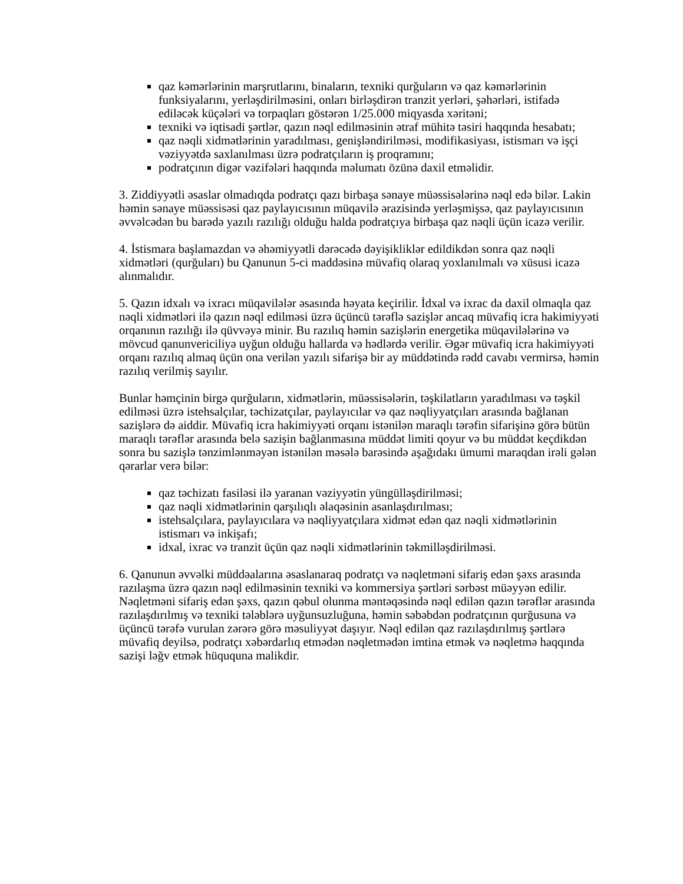qaz kəmərlərinin marşrutlarını, binaların, texniki qurğuların və qaz kəmərlərinin funksiyalarını, yerləşdirilməsini, onları birləşdirən tranzit yerləri, şəhərləri, istifadə ediləcək küçələri və torpaqları göstərən 1/25.000 miqyasda xəritəni;
texniki və iqtisadi şərtlər, qazın nəql edilməsinin ətraf mühitə təsiri haqqında hesabatı;
qaz nəqli xidmətlərinin yaradılması, genişləndirilməsi, modifikasiyası, istismarı və işçi vəziyyətdə saxlanılması üzrə podratçıların iş proqramını;
podratçının digər vəzifələri haqqında məlumatı özünə daxil etməlidir.
3. Ziddiyyətli əsaslar olmadıqda podratçı qazı birbaşa sənaye müəssisələrinə nəql edə bilər. Lakin həmin sənaye müəssisəsi qaz paylayıcısının müqavilə ərazisində yerləşmişsə, qaz paylayıcısının əvvəlcədən bu barədə yazılı razılığı olduğu halda podratçıya birbaşa qaz nəqli üçün icazə verilir.
4. İstismara başlamazdan və əhəmiyyətli dərəcədə dəyişikliklər edildikdən sonra qaz nəqli xidmətləri (qurğuları) bu Qanunun 5-ci maddəsinə müvafiq olaraq yoxlanılmalı və xüsusi icazə alınmalıdır.
5. Qazın idxalı və ixracı müqavilələr əsasında həyata keçirilir. İdxal və ixrac da daxil olmaqla qaz nəqli xidmətləri ilə qazın nəql edilməsi üzrə üçüncü tərəflə sazişlər ancaq müvafiq icra hakimiyyəti orqanının razılığı ilə qüvvəyə minir. Bu razılıq həmin sazişlərin energetika müqavilələrinə və mövcud qanunvericiliyə uyğun olduğu hallarda və hədlərdə verilir. Əgər müvafiq icra hakimiyyəti orqanı razılıq almaq üçün ona verilən yazılı sifarişə bir ay müddətində rədd cavabı vermirsə, həmin razılıq verilmiş sayılır.
Bunlar həmçinin birgə qurğuların, xidmətlərin, müəssisələrin, təşkilatların yaradılması və təşkil edilməsi üzrə istehsalçılar, təchizatçılar, paylayıcılar və qaz nəqliyyatçıları arasında bağlanan sazişlərə də aiddir. Müvafiq icra hakimiyyəti orqanı istənilən maraqlı tərəfin sifarişinə görə bütün maraqlı tərəflər arasında belə sazişin bağlanmasına müddət limiti qoyur və bu müddət keçdikdən sonra bu sazişlə tənzimlənməyən istənilən məsələ barəsində aşağıdakı ümumi maraqdan irəli gələn qərarlar verə bilər:
qaz təchizatı fasiləsi ilə yaranan vəziyyətin yüngülləşdirilməsi;
qaz nəqli xidmətlərinin qarşılıqlı əlaqəsinin asanlaşdırılması;
istehsalçılara, paylayıcılara və nəqliyyatçılara xidmət edən qaz nəqli xidmətlərinin istismarı və inkişafı;
idxal, ixrac və tranzit üçün qaz nəqli xidmətlərinin təkmilləşdirilməsi.
6. Qanunun əvvəlki müddəalarına əsaslanaraq podratçı və nəqletməni sifariş edən şəxs arasında razılaşma üzrə qazın nəql edilməsinin texniki və kommersiya şərtləri sərbəst müəyyən edilir. Nəqletməni sifariş edən şəxs, qazın qəbul olunma məntəqəsində nəql edilən qazın tərəflər arasında razılaşdırılmış və texniki tələblərə uyğunsuzluğuna, həmin səbəbdən podratçının qurğusuna və üçüncü tərəfə vurulan zərərə görə məsuliyyət daşıyır. Nəql edilən qaz razılaşdırılmış şərtlərə müvafiq deyilsə, podratçı xəbərdarlıq etmədən nəqletmədən imtina etmək və nəqletmə haqqında sazişi ləğv etmək hüququna malikdir.